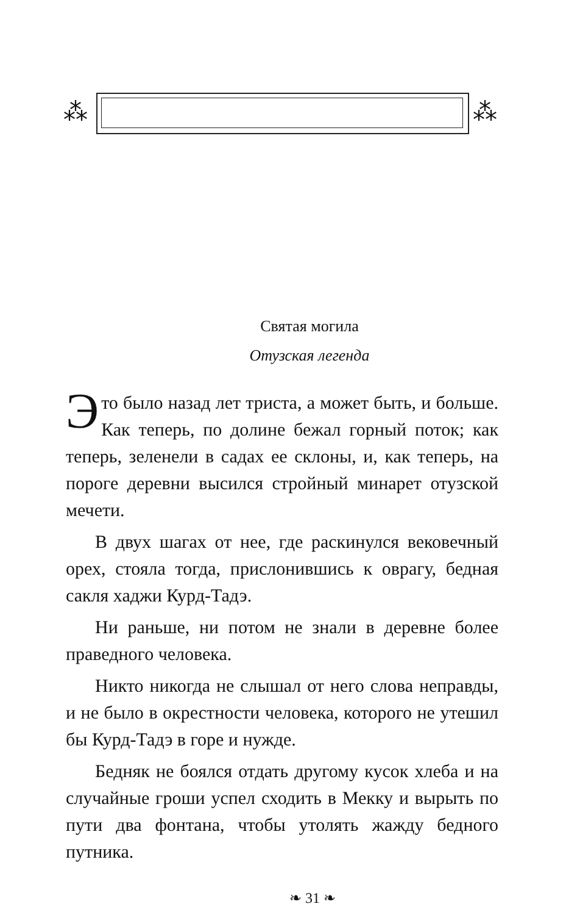⁂ ⁂
Святая могила
Отузская легенда
Это было назад лет триста, а может быть, и больше. Как теперь, по долине бежал горный поток; как теперь, зеленели в садах ее склоны, и, как теперь, на пороге деревни высился стройный минарет отузской мечети.
В двух шагах от нее, где раскинулся вековечный орех, стояла тогда, прислонившись к оврагу, бедная сакля хаджи Курд-Тадэ.
Ни раньше, ни потом не знали в деревне более праведного человека.
Никто никогда не слышал от него слова неправды, и не было в окрестности человека, которого не утешил бы Курд-Тадэ в горе и нужде.
Бедняк не боялся отдать другому кусок хлеба и на случайные гроши успел сходить в Мекку и вырыть по пути два фонтана, чтобы утолять жажду бедного путника.
❧ 31 ❧